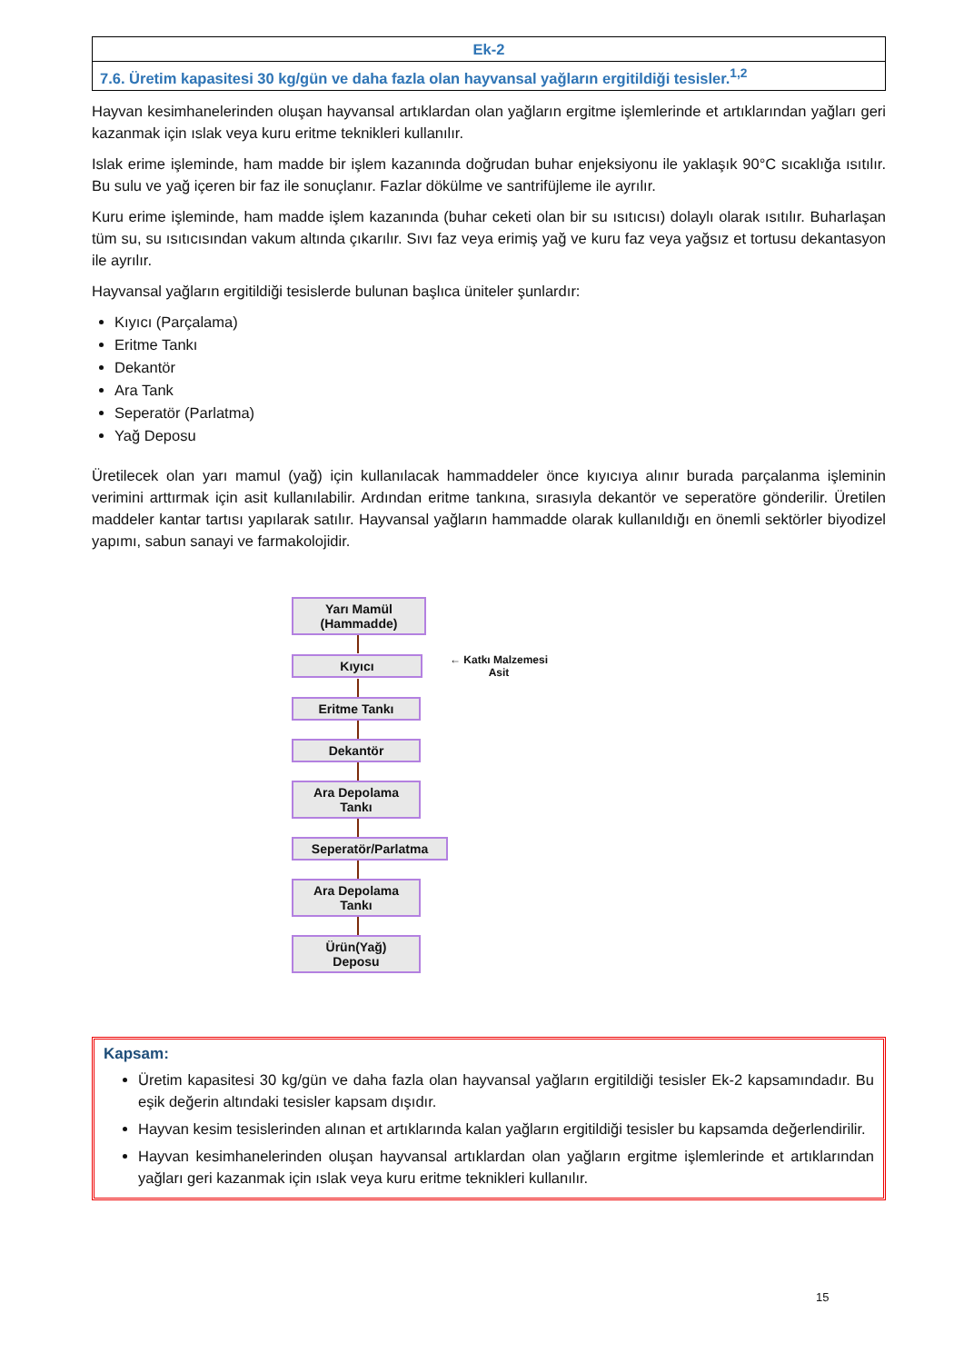| Ek-2 |
| 7.6. Üretim kapasitesi 30 kg/gün ve daha fazla olan hayvansal yağların ergitildiği tesisler.<sup>1,2</sup> |
Hayvan kesimhanelerinden oluşan hayvansal artıklardan olan yağların ergitme işlemlerinde et artıklarından yağları geri kazanmak için ıslak veya kuru eritme teknikleri kullanılır.
Islak erime işleminde, ham madde bir işlem kazanında doğrudan buhar enjeksiyonu ile yaklaşık 90°C sıcaklığa ısıtılır. Bu sulu ve yağ içeren bir faz ile sonuçlanır. Fazlar dökülme ve santrifüjleme ile ayrılır.
Kuru erime işleminde, ham madde işlem kazanında (buhar ceketi olan bir su ısıtıcısı) dolaylı olarak ısıtılır. Buharlaşan tüm su, su ısıtıcısından vakum altında çıkarılır. Sıvı faz veya erimiş yağ ve kuru faz veya yağsız et tortusu dekantasyon ile ayrılır.
Hayvansal yağların ergitildiği tesislerde bulunan başlıca üniteler şunlardır:
Kıyıcı (Parçalama)
Eritme Tankı
Dekantör
Ara Tank
Seperatör (Parlatma)
Yağ Deposu
Üretilecek olan yarı mamul (yağ) için kullanılacak hammaddeler önce kıyıcıya alınır burada parçalanma işleminin verimini arttırmak için asit kullanılabilir. Ardından eritme tankına, sırasıyla dekantör ve seperatöre gönderilir. Üretilen maddeler kantar tartısı yapılarak satılır. Hayvansal yağların hammadde olarak kullanıldığı en önemli sektörler biyodizel yapımı, sabun sanayi ve farmakolojidir.
Yarı Mamül
(Hammadde)
Kıyıcı
← Katkı Malzemesi
Asit
Eritme Tankı
Dekantör
Ara Depolama
Tankı
Seperatör/Parlatma
Ara Depolama
Tankı
Ürün(Yağ)
Deposu
Kapsam:
Üretim kapasitesi 30 kg/gün ve daha fazla olan hayvansal yağların ergitildiği tesisler Ek-2 kapsamındadır. Bu eşik değerin altındaki tesisler kapsam dışıdır.
Hayvan kesim tesislerinden alınan et artıklarında kalan yağların ergitildiği tesisler bu kapsamda değerlendirilir.
Hayvan kesimhanelerinden oluşan hayvansal artıklardan olan yağların ergitme işlemlerinde et artıklarından yağları geri kazanmak için ıslak veya kuru eritme teknikleri kullanılır.
15